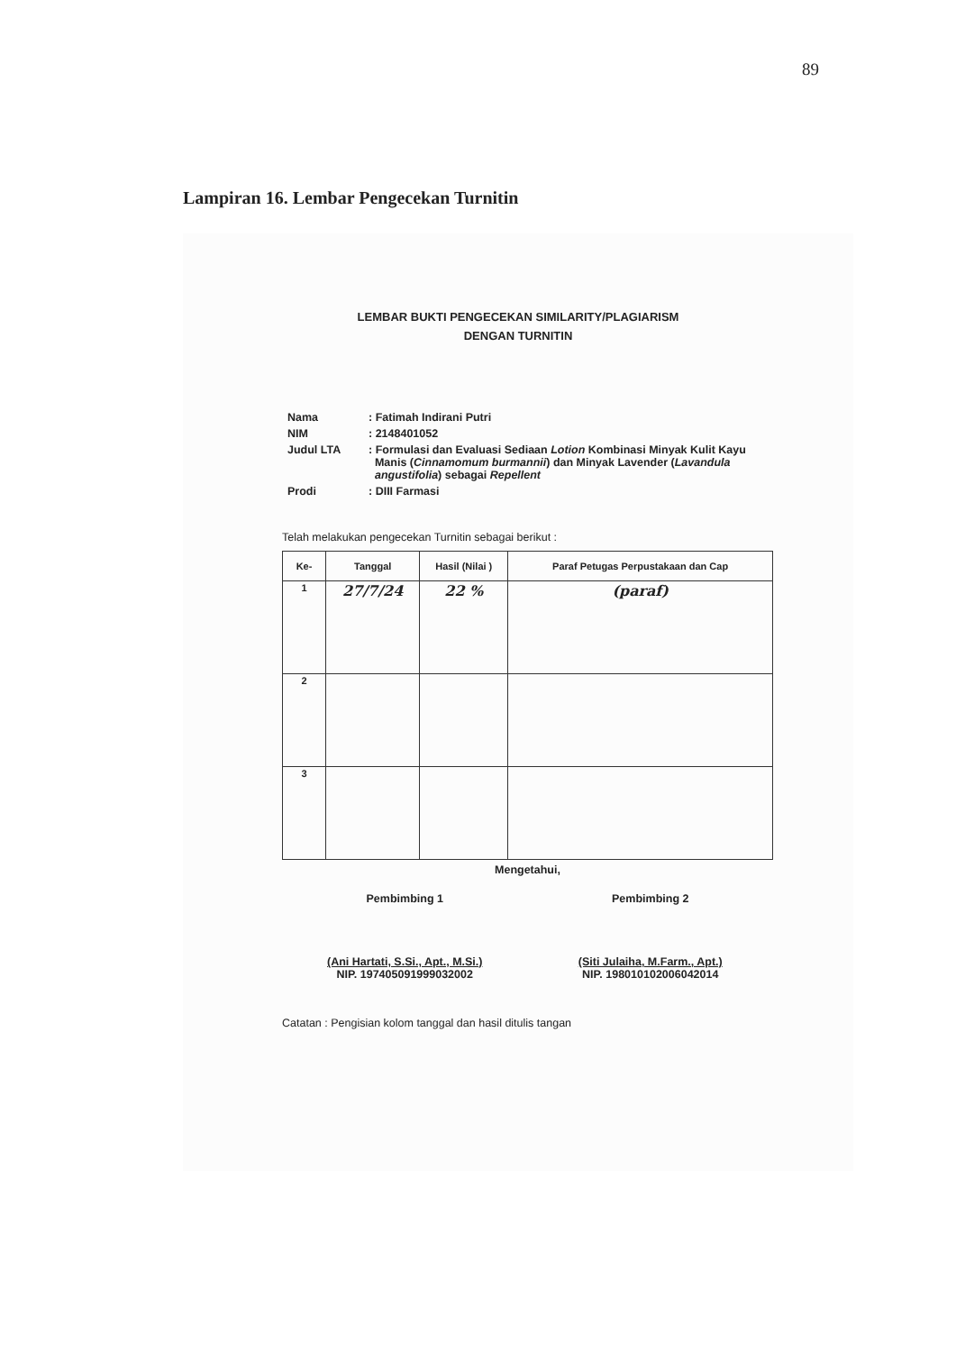89
Lampiran 16. Lembar Pengecekan Turnitin
LEMBAR BUKTI PENGECEKAN SIMILARITY/PLAGIARISM
DENGAN TURNITIN
| Nama | : Fatimah Indirani Putri |
| NIM | : 2148401052 |
| Judul LTA | : Formulasi dan Evaluasi Sediaan Lotion Kombinasi Minyak Kulit Kayu Manis ( Cinnamomum burmannii ) dan Minyak Lavender ( Lavandula angustifolia ) sebagai Repellent |
| Prodi | : DIII Farmasi |
Telah melakukan pengecekan Turnitin sebagai berikut :
| Ke- | Tanggal | Hasil (Nilai ) | Paraf Petugas Perpustakaan dan Cap |
| --- | --- | --- | --- |
| 1 | 27/7/24 | 22 % | (paraf) |
| 2 | | | |
| 3 | | | |
Mengetahui,
Pembimbing 1
(Ani Hartati, S.Si., Apt., M.Si.)
NIP. 197405091999032002
Pembimbing 2
(Siti Julaiha, M.Farm., Apt.)
NIP. 198010102006042014
Catatan : Pengisian kolom tanggal dan hasil ditulis tangan